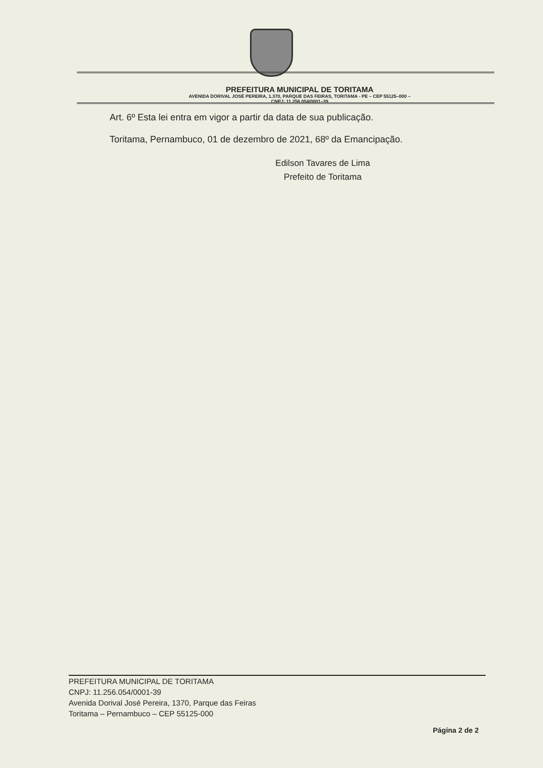PREFEITURA MUNICIPAL DE TORITAMA
AVENIDA DORIVAL JOSÉ PEREIRA, 1.370, PARQUE DAS FEIRAS, TORITAMA - PE – CEP 55125–000 –
CNPJ: 11.256.054/0001–39
Art. 6º Esta lei entra em vigor a partir da data de sua publicação.
Toritama, Pernambuco, 01 de dezembro de 2021, 68º da Emancipação.
Edilson Tavares de Lima
Prefeito de Toritama
PREFEITURA MUNICIPAL DE TORITAMA
CNPJ: 11.256.054/0001-39
Avenida Dorival José Pereira, 1370, Parque das Feiras
Toritama – Pernambuco – CEP 55125-000
Página 2 de 2